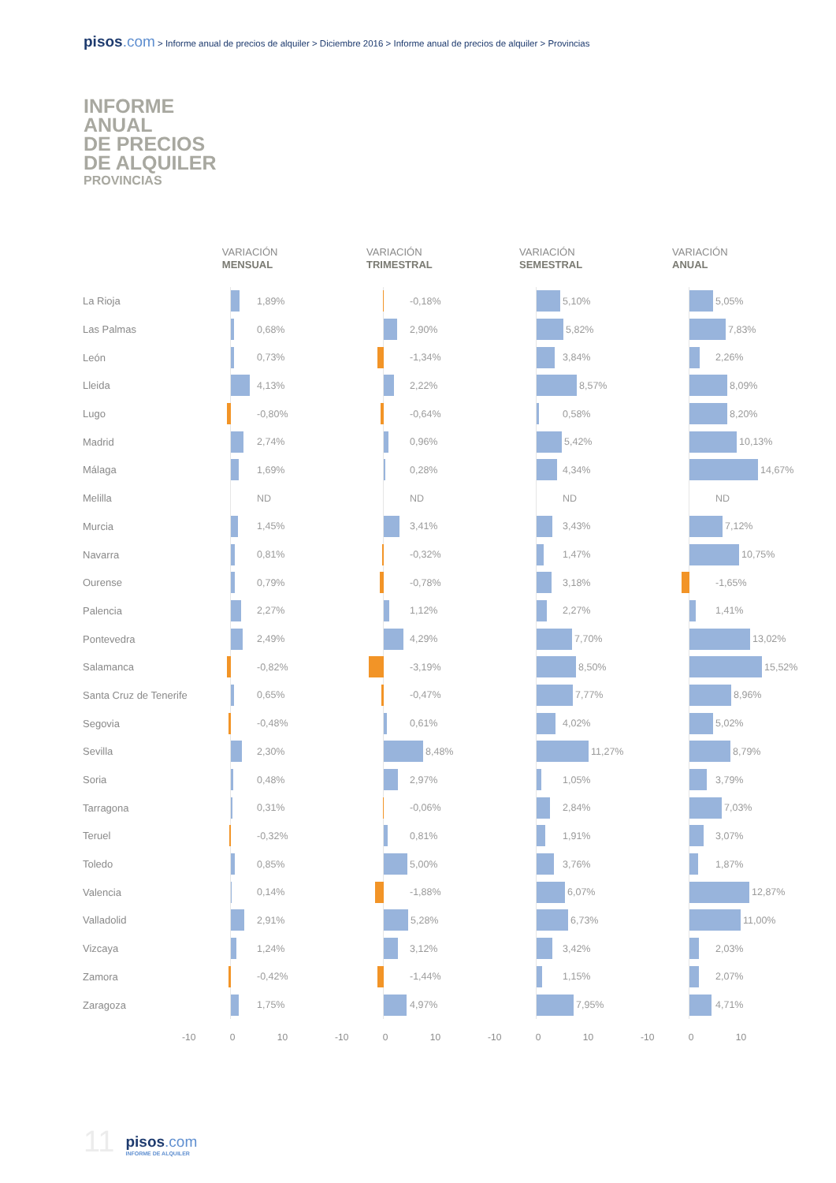pisos.com > Informe anual de precios de alquiler > Diciembre 2016 > Informe anual de precios de alquiler > Provincias
INFORME
ANUAL
DE PRECIOS
DE ALQUILER
PROVINCIAS
| | VARIACIÓN MENSUAL | VARIACIÓN TRIMESTRAL | VARIACIÓN SEMESTRAL | VARIACIÓN ANUAL |
| --- | --- | --- | --- | --- |
| La Rioja | 1,89% | -0,18% | 5,10% | 5,05% |
| Las Palmas | 0,68% | 2,90% | 5,82% | 7,83% |
| León | 0,73% | -1,34% | 3,84% | 2,26% |
| Lleida | 4,13% | 2,22% | 8,57% | 8,09% |
| Lugo | -0,80% | -0,64% | 0,58% | 8,20% |
| Madrid | 2,74% | 0,96% | 5,42% | 10,13% |
| Málaga | 1,69% | 0,28% | 4,34% | 14,67% |
| Melilla | ND | ND | ND | ND |
| Murcia | 1,45% | 3,41% | 3,43% | 7,12% |
| Navarra | 0,81% | -0,32% | 1,47% | 10,75% |
| Ourense | 0,79% | -0,78% | 3,18% | -1,65% |
| Palencia | 2,27% | 1,12% | 2,27% | 1,41% |
| Pontevedra | 2,49% | 4,29% | 7,70% | 13,02% |
| Salamanca | -0,82% | -3,19% | 8,50% | 15,52% |
| Santa Cruz de Tenerife | 0,65% | -0,47% | 7,77% | 8,96% |
| Segovia | -0,48% | 0,61% | 4,02% | 5,02% |
| Sevilla | 2,30% | 8,48% | 11,27% | 8,79% |
| Soria | 0,48% | 2,97% | 1,05% | 3,79% |
| Tarragona | 0,31% | -0,06% | 2,84% | 7,03% |
| Teruel | -0,32% | 0,81% | 1,91% | 3,07% |
| Toledo | 0,85% | 5,00% | 3,76% | 1,87% |
| Valencia | 0,14% | -1,88% | 6,07% | 12,87% |
| Valladolid | 2,91% | 5,28% | 6,73% | 11,00% |
| Vizcaya | 1,24% | 3,12% | 3,42% | 2,03% |
| Zamora | -0,42% | -1,44% | 1,15% | 2,07% |
| Zaragoza | 1,75% | 4,97% | 7,95% | 4,71% |
| | -10 0 10 | -10 0 10 | -10 0 10 | -10 0 10 |
11
pisos.com
INFORME DE ALQUILER